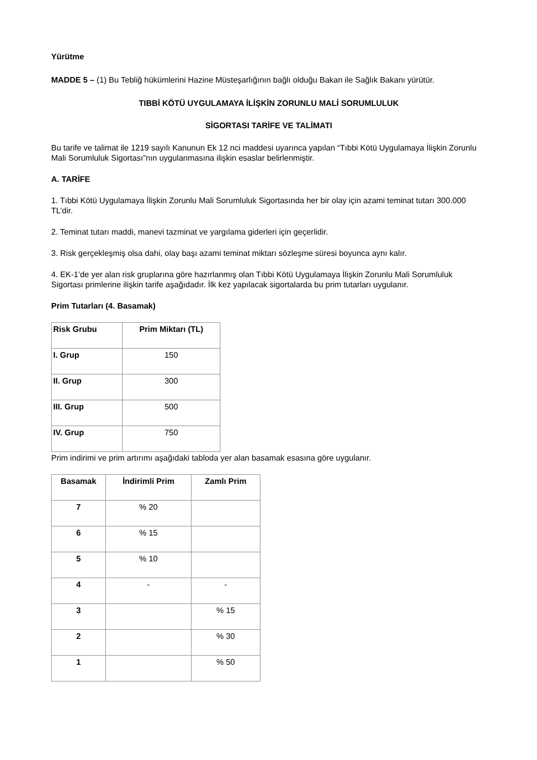Yürütme
MADDE 5 – (1) Bu Tebliğ hükümlerini Hazine Müsteşarlığının bağlı olduğu Bakan ile Sağlık Bakanı yürütür.
TIBBİ KÖTÜ UYGULAMAYA İLİŞKİN ZORUNLU MALİ SORUMLULUK
SİGORTASI TARİFE VE TALİMATI
Bu tarife ve talimat ile 1219 sayılı Kanunun Ek 12 nci maddesi uyarınca yapılan “Tıbbi Kötü Uygulamaya İlişkin Zorunlu Mali Sorumluluk Sigortası”nın uygulanmasına ilişkin esaslar belirlenmiştir.
A. TARİFE
1. Tıbbi Kötü Uygulamaya İlişkin Zorunlu Mali Sorumluluk Sigortasında her bir olay için azami teminat tutarı 300.000 TL’dir.
2. Teminat tutarı maddi, manevi tazminat ve yargılama giderleri için geçerlidir.
3. Risk gerçekleşmiş olsa dahi, olay başı azami teminat miktarı sözleşme süresi boyunca aynı kalır.
4. EK-1’de yer alan risk gruplarına göre hazırlanmış olan Tıbbi Kötü Uygulamaya İlişkin Zorunlu Mali Sorumluluk Sigortası primlerine ilişkin tarife aşağıdadır. İlk kez yapılacak sigortalarda bu prim tutarları uygulanır.
Prim Tutarları (4. Basamak)
| Risk Grubu | Prim Miktarı (TL) |
| --- | --- |
| I. Grup | 150 |
| II. Grup | 300 |
| III. Grup | 500 |
| IV. Grup | 750 |
Prim indirimi ve prim artırımı aşağıdaki tabloda yer alan basamak esasına göre uygulanır.
| Basamak | İndirimli Prim | Zamlı Prim |
| --- | --- | --- |
| 7 | % 20 | |
| 6 | % 15 | |
| 5 | % 10 | |
| 4 | - | - |
| 3 | | % 15 |
| 2 | | % 30 |
| 1 | | % 50 |